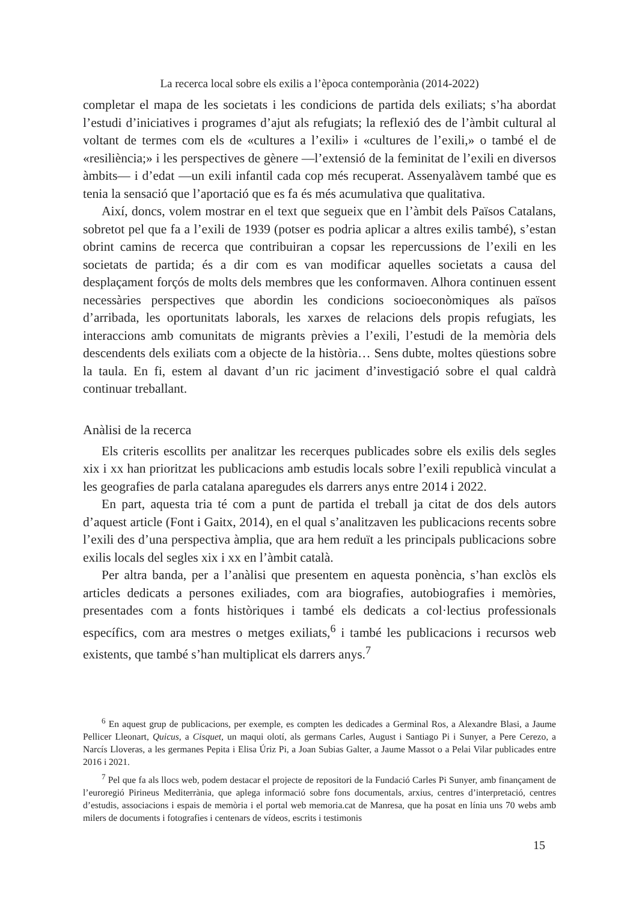La recerca local sobre els exilis a l’època contemporània (2014-2022)
completar el mapa de les societats i les condicions de partida dels exiliats; s’ha abordat l’estudi d’iniciatives i programes d’ajut als refugiats; la reflexió des de l’àmbit cultural al voltant de termes com els de «cultures a l’exili» i «cultures de l’exili,» o també el de «resiliència;» i les perspectives de gènere —l’extensió de la feminitat de l’exili en diversos àmbits— i d’edat —un exili infantil cada cop més recuperat. Assenyalàvem també que es tenia la sensació que l’aportació que es fa és més acumulativa que qualitativa.
Així, doncs, volem mostrar en el text que segueix que en l’àmbit dels Països Catalans, sobretot pel que fa a l’exili de 1939 (potser es podria aplicar a altres exilis també), s’estan obrint camins de recerca que contribuiran a copsar les repercussions de l’exili en les societats de partida; és a dir com es van modificar aquelles societats a causa del desplaçament forçós de molts dels membres que les conformaven. Alhora continuen essent necessàries perspectives que abordin les condicions socioeconòmiques als països d’arribada, les oportunitats laborals, les xarxes de relacions dels propis refugiats, les interaccions amb comunitats de migrants prèvies a l’exili, l’estudi de la memòria dels descendents dels exiliats com a objecte de la història… Sens dubte, moltes qüestions sobre la taula. En fi, estem al davant d’un ric jaciment d’investigació sobre el qual caldrà continuar treballant.
Anàlisi de la recerca
Els criteris escollits per analitzar les recerques publicades sobre els exilis dels segles xix i xx han prioritzat les publicacions amb estudis locals sobre l’exili republicà vinculat a les geografies de parla catalana aparegudes els darrers anys entre 2014 i 2022.
En part, aquesta tria té com a punt de partida el treball ja citat de dos dels autors d’aquest article (Font i Gaitx, 2014), en el qual s’analitzaven les publicacions recents sobre l’exili des d’una perspectiva àmplia, que ara hem reduït a les principals publicacions sobre exilis locals del segles xix i xx en l’àmbit català.
Per altra banda, per a l’anàlisi que presentem en aquesta ponència, s’han exclòs els articles dedicats a persones exiliades, com ara biografies, autobiografies i memòries, presentades com a fonts històriques i també els dedicats a col·lectius professionals específics, com ara mestres o metges exiliats,<sup>6</sup> i també les publicacions i recursos web existents, que també s’han multiplicat els darrers anys.<sup>7</sup>
<sup>6</sup> En aquest grup de publicacions, per exemple, es compten les dedicades a Germinal Ros, a Alexandre Blasi, a Jaume Pellicer Lleonart, Quicus, a Cisquet, un maqui olotí, als germans Carles, August i Santiago Pi i Sunyer, a Pere Cerezo, a Narcís Lloveras, a les germanes Pepita i Elisa Úriz Pi, a Joan Subias Galter, a Jaume Massot o a Pelai Vilar publicades entre 2016 i 2021.
<sup>7</sup> Pel que fa als llocs web, podem destacar el projecte de repositori de la Fundació Carles Pi Sunyer, amb finançament de l’euroregió Pirineus Mediterrània, que aplega informació sobre fons documentals, arxius, centres d’interpretació, centres d’estudis, associacions i espais de memòria i el portal web memoria.cat de Manresa, que ha posat en línia uns 70 webs amb milers de documents i fotografies i centenars de vídeos, escrits i testimonis
15